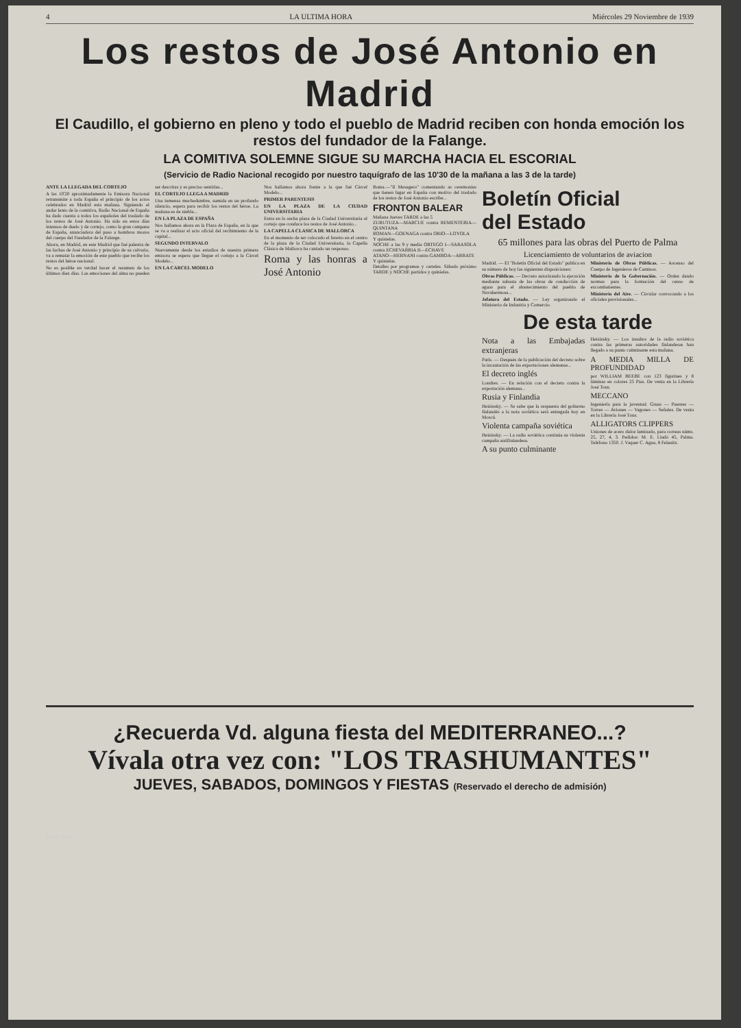4 LA ULTIMA HORA Miércoles 29 Noviembre de 1939
Los restos de José Antonio en Madrid
El Caudillo, el gobierno en pleno y todo el pueblo de Madrid reciben con honda emoción los restos del fundador de la Falange.
LA COMITIVA SOLEMNE SIGUE SU MARCHA HACIA EL ESCORIAL
(Servicio de Radio Nacional recogido por nuestro taquígrafo de las 10'30 de la mañana a las 3 de la tarde)
ANTE LA LLEGADA DEL CORTEJO
A las 10'20 aproximadamente la Emisora Nacional retransmite a toda España el principio de los actos celebrados en Madrid esta mañana. Siguiendo el andar lento de la comitiva, Radio Nacional de España ha dado cuenta a todos los españoles del traslado de los restos de José Antonio. Ha sido en estos días intensos de duelo y de cortejo, como la gran campana de España, anunciadora del paso a hombros mozos del cuerpo del Fundador de la Falange.
Ahora, en Madrid, en este Madrid que fué palestra de las luchas de José Antonio y principio de su calvario, va a rematar la emoción de este pueblo que recibe los restos del héroe nacional.
No es posible en verdad hacer el resumen de los últimos diez días. Las emociones del alma no pueden ser descritas y es preciso sentirlas...
EL CORTEJO LLEGA A MADRID
Una inmensa muchedumbre, sumida en un profundo silencio, espera para recibir los restos del héroe. La mañana es de niebla...
EN LA PLAZA DE ESPAÑA
Nos hallamos ahora en la Plaza de España, en la que se va a realizar el acto oficial del recibimiento de la capital...
SEGUNDO INTERVALO
Nuevamente desde los estudios de nuestra primera emisora se espera que llegue el cortejo a la Cárcel Modelo...
EN LA CARCEL MODELO
Nos hallamos ahora frente a la que fué Cárcel Modelo...
PRIMER PARENTESIS
EN LA PLAZA DE LA CIUDAD UNIVERSITARIA
Entra en la ancha plaza de la Ciudad Universitaria el cortejo que conduce los restos de José Antonio...
LA CAPELLA CLASICA DE MALLORCA
En el momento de ser colocado el feretro en el centro de la plaza de la Ciudad Universitaria, la Capella Clásica de Mallorca ha cantado un responso.
Roma y las honras a José Antonio
Roma.—"Il Mesagero" comentando as ceremonias que tienen lugar en España con motivo del traslado de los restos de José Antonio escribe...
FRONTON BALEAR
Mañana Jueves TARDE a las 5
ZURUTUZA—MARCUE contra REMENTERIA—QUINTANA
ROMAN—GOENAGA contra ORIO—LOYOLA
Y quinielas.
NOCHE a las 9 y media ORTEGO I—SARASOLA contra ECHEVARRIA II—ECHAVE
ATANO—HERNANI contra GAMBOA—ARRATE
Y quinielas.
Detalles por programas y carteles. Sábado próximo TARDE y NOCHE partidos y quinielas.
Boletín Oficial
del Estado
65 millones para las obras del Puerto de Palma
Licenciamiento de voluntarios de aviacion
Madrid. — El "Boletín Oficial del Estado" publica en su número de hoy las siguientes disposiciones:
Obras Públicas. — Decreto autorizando la ejecución mediante subasta de las obras de conducción de aguas para el abastecimiento del pueblo de Navahermosa...
Jefatura del Estado. — Ley organizando el Ministerio de Industria y Comercio.
Ministerio de Obras Públicas. — Ascenso del Cuerpo de Ingenieros de Caminos.
Ministerio de la Gobernación. — Orden dando normas para la formación del censo de excombatientes.
Ministerio del Aire. — Circular convocando a los oficiales provisionales...
De esta tarde
Nota a las Embajadas extranjeras
París. — Después de la publicación del decreto sobre la incautación de las exportaciones alemanas...
El decreto inglés
Londres. — En relación con el decreto contra la exportación alemana...
Rusia y Finlandia
Heisinsky. — Se sabe que la respuesta del gobierno finlandés a la nota soviética será entregada hoy en Moscú.
Violenta campaña soviética
Heisinsky. — La radio soviética continúa su violenta campaña antifinlandesa.
A su punto culminante
Heisinsky. — Los insultos de la radio soviética contra las primeras autoridades finlandesas han llegado a su punto culminante esta mañana.
A MEDIA MILLA DE PROFUNDIDAD
por WILLIAM BEEBE con 123 figurines y 8 láminas en colores 25 Ptas. De venta en la Librería José Tous.
MECCANO
Ingeniería para la juventud. Gruas — Puentes — Torres — Aviones — Vagones — Señales. De venta en la Librería José Tous.
ALLIGATORS CLIPPERS
Uniones de acero dulce laminado, para correas núms. 25, 27, 4, 3. Pedidos: M. E. Lladó 45, Palma. Teléfono 1350. J. Vaquer C. Agua, 8 Felanitx.
¿Recuerda Vd. alguna fiesta del MEDITERRANEO...?
Vívala otra vez con: "LOS TRASHUMANTES"
JUEVES, SABADOS, DOMINGOS Y FIESTAS (Reservado el derecho de admisión)
M.C.D. 2022